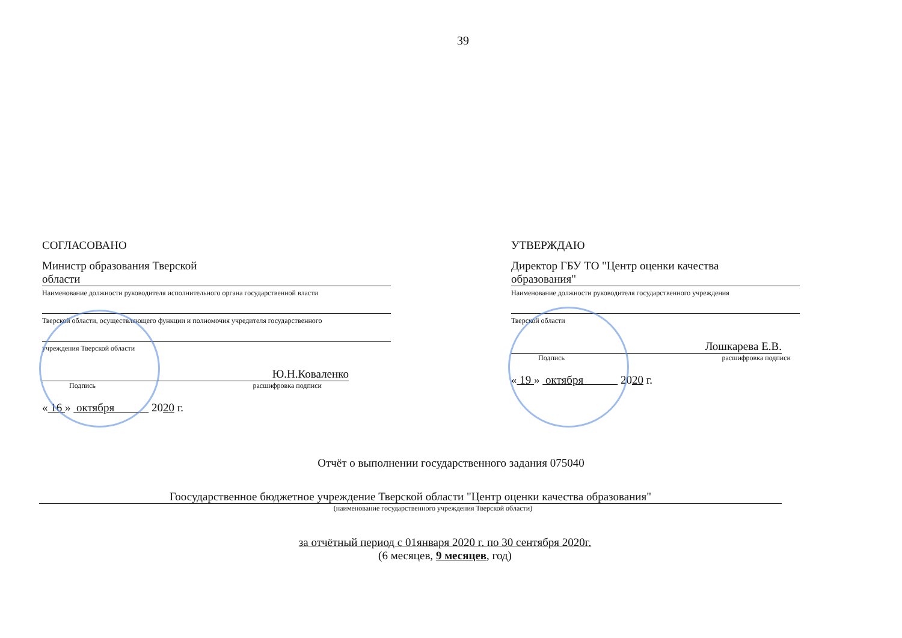39
СОГЛАСОВАНО
Министр образования Тверской
области
Наименование должности руководителя исполнительного органа государственной власти
Тверской области, осуществляющего функции и полномочия учредителя государственного
учреждения Тверской области
Ю.Н.Коваленко
Подпись расшифровка подписи
« 16 » октября 2020 г.
УТВЕРЖДАЮ
Директор ГБУ ТО "Центр оценки качества
образования"
Наименование должности руководителя государственного учреждения
Тверской области
Лошкарева Е.В.
Подпись расшифровка подписи
« 19 » октября 2020 г.
Отчёт о выполнении государственного задания 075040
Гоосударственное бюджетное учреждение Тверской области "Центр оценки качества образования"
(наименование государственного учреждения Тверской области)
за отчётный период с 01января 2020 г. по 30 сентября 2020г.
(6 месяцев, 9 месяцев, год)